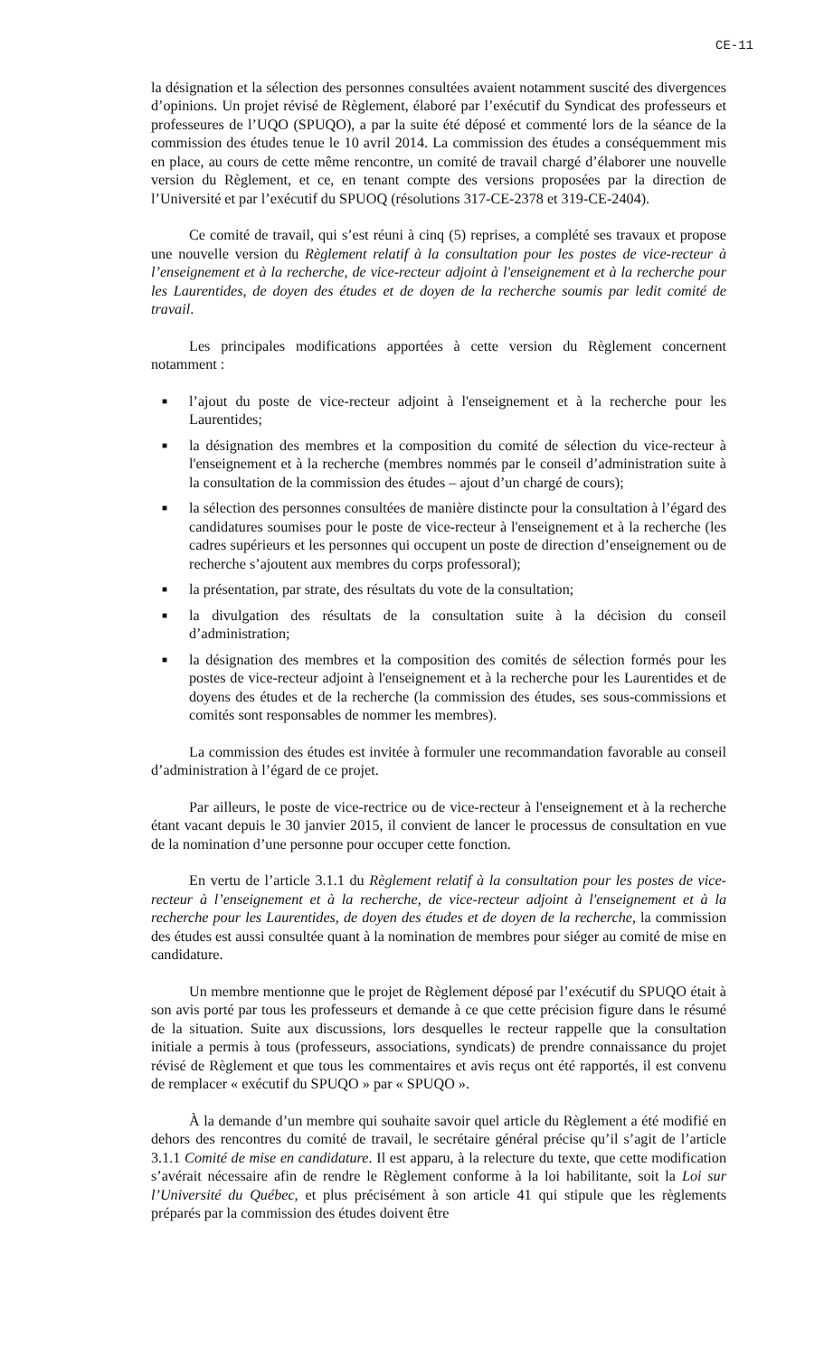CE-11
la désignation et la sélection des personnes consultées avaient notamment suscité des divergences d’opinions. Un projet révisé de Règlement, élaboré par l’exécutif du Syndicat des professeurs et professeures de l’UQO (SPUQO), a par la suite été déposé et commenté lors de la séance de la commission des études tenue le 10 avril 2014. La commission des études a conséquemment mis en place, au cours de cette même rencontre, un comité de travail chargé d’élaborer une nouvelle version du Règlement, et ce, en tenant compte des versions proposées par la direction de l’Université et par l’exécutif du SPUOQ (résolutions 317-CE-2378 et 319-CE-2404).
Ce comité de travail, qui s’est réuni à cinq (5) reprises, a complété ses travaux et propose une nouvelle version du Règlement relatif à la consultation pour les postes de vice-recteur à l’enseignement et à la recherche, de vice-recteur adjoint à l'enseignement et à la recherche pour les Laurentides, de doyen des études et de doyen de la recherche soumis par ledit comité de travail.
Les principales modifications apportées à cette version du Règlement concernent notamment :
■ l’ajout du poste de vice-recteur adjoint à l'enseignement et à la recherche pour les Laurentides;
■ la désignation des membres et la composition du comité de sélection du vice-recteur à l'enseignement et à la recherche (membres nommés par le conseil d’administration suite à la consultation de la commission des études – ajout d’un chargé de cours);
■ la sélection des personnes consultées de manière distincte pour la consultation à l’égard des candidatures soumises pour le poste de vice-recteur à l'enseignement et à la recherche (les cadres supérieurs et les personnes qui occupent un poste de direction d’enseignement ou de recherche s’ajoutent aux membres du corps professoral);
■ la présentation, par strate, des résultats du vote de la consultation;
■ la divulgation des résultats de la consultation suite à la décision du conseil d’administration;
■ la désignation des membres et la composition des comités de sélection formés pour les postes de vice-recteur adjoint à l'enseignement et à la recherche pour les Laurentides et de doyens des études et de la recherche (la commission des études, ses sous-commissions et comités sont responsables de nommer les membres).
La commission des études est invitée à formuler une recommandation favorable au conseil d’administration à l’égard de ce projet.
Par ailleurs, le poste de vice-rectrice ou de vice-recteur à l'enseignement et à la recherche étant vacant depuis le 30 janvier 2015, il convient de lancer le processus de consultation en vue de la nomination d’une personne pour occuper cette fonction.
En vertu de l’article 3.1.1 du Règlement relatif à la consultation pour les postes de vice-recteur à l’enseignement et à la recherche, de vice-recteur adjoint à l'enseignement et à la recherche pour les Laurentides, de doyen des études et de doyen de la recherche, la commission des études est aussi consultée quant à la nomination de membres pour siéger au comité de mise en candidature.
Un membre mentionne que le projet de Règlement déposé par l’exécutif du SPUQO était à son avis porté par tous les professeurs et demande à ce que cette précision figure dans le résumé de la situation. Suite aux discussions, lors desquelles le recteur rappelle que la consultation initiale a permis à tous (professeurs, associations, syndicats) de prendre connaissance du projet révisé de Règlement et que tous les commentaires et avis reçus ont été rapportés, il est convenu de remplacer « exécutif du SPUQO » par « SPUQO ».
À la demande d’un membre qui souhaite savoir quel article du Règlement a été modifié en dehors des rencontres du comité de travail, le secrétaire général précise qu’il s’agit de l’article 3.1.1 Comité de mise en candidature. Il est apparu, à la relecture du texte, que cette modification s’avérait nécessaire afin de rendre le Règlement conforme à la loi habilitante, soit la Loi sur l’Université du Québec, et plus précisément à son article 41 qui stipule que les règlements préparés par la commission des études doivent être